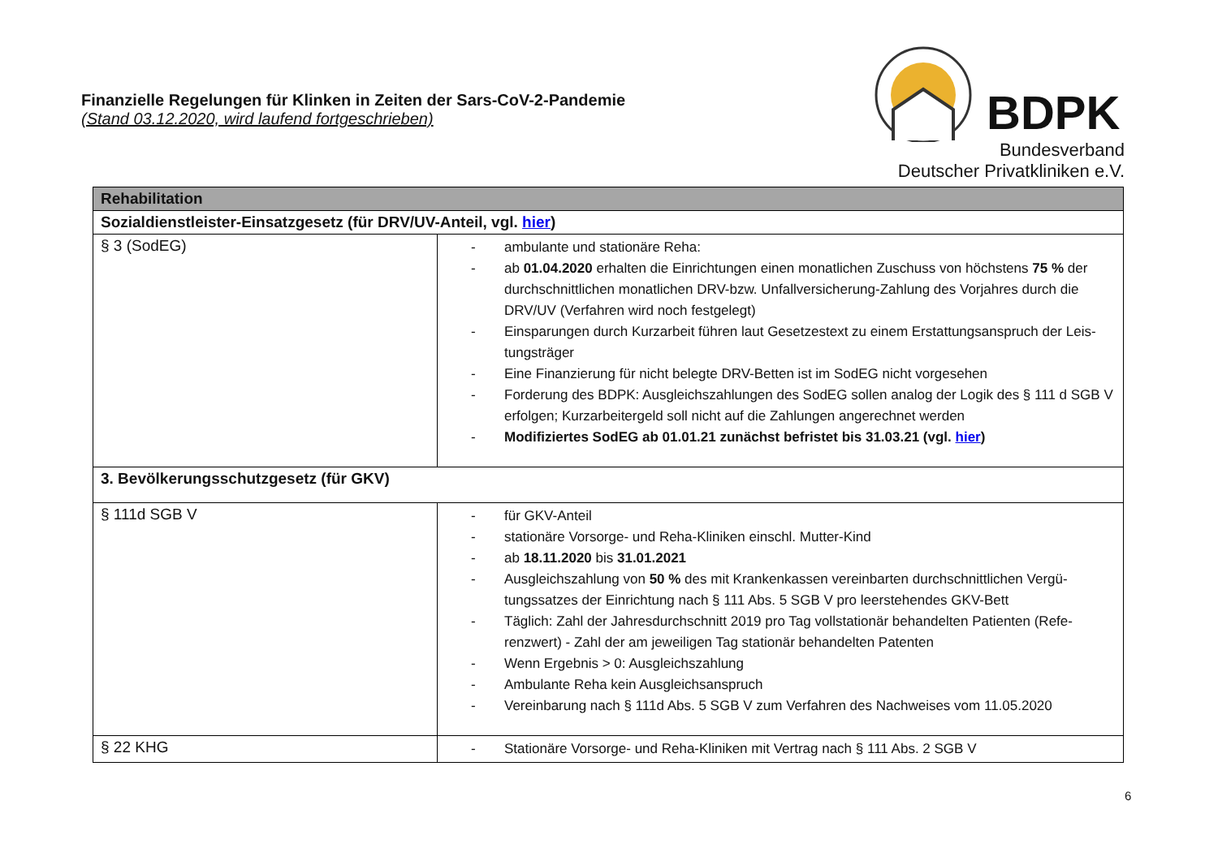Finanzielle Regelungen für Klinken in Zeiten der Sars-CoV-2-Pandemie
(Stand 03.12.2020, wird laufend fortgeschrieben)
BDPK
Bundesverband
Deutscher Privatkliniken e.V.
| Rehabilitation | |
| --- | --- |
| Sozialdienstleister-Einsatzgesetz (für DRV/UV-Anteil, vgl. hier ) | |
| § 3 (SodEG) | - ambulante und stationäre Reha: - ab 01.04.2020 erhalten die Einrichtungen einen monatlichen Zuschuss von höchstens 75 % der durchschnittlichen monatlichen DRV-bzw. Unfallversicherung-Zahlung des Vorjahres durch die DRV/UV (Verfahren wird noch festgelegt) - Einsparungen durch Kurzarbeit führen laut Gesetzestext zu einem Erstattungsanspruch der Leis-tungsträger - Eine Finanzierung für nicht belegte DRV-Betten ist im SodEG nicht vorgesehen - Forderung des BDPK: Ausgleichszahlungen des SodEG sollen analog der Logik des § 111 d SGB V erfolgen; Kurzarbeitergeld soll nicht auf die Zahlungen angerechnet werden - Modifiziertes SodEG ab 01.01.21 zunächst befristet bis 31.03.21 (vgl. hier ) |
| 3. Bevölkerungsschutzgesetz (für GKV) | |
| § 111d SGB V | - für GKV-Anteil - stationäre Vorsorge- und Reha-Kliniken einschl. Mutter-Kind - ab 18.11.2020 bis 31.01.2021 - Ausgleichszahlung von 50 % des mit Krankenkassen vereinbarten durchschnittlichen Vergü-tungssatzes der Einrichtung nach § 111 Abs. 5 SGB V pro leerstehendes GKV-Bett - Täglich: Zahl der Jahresdurchschnitt 2019 pro Tag vollstationär behandelten Patienten (Refe-renzwert) - Zahl der am jeweiligen Tag stationär behandelten Patenten - Wenn Ergebnis > 0: Ausgleichszahlung - Ambulante Reha kein Ausgleichsanspruch - Vereinbarung nach § 111d Abs. 5 SGB V zum Verfahren des Nachweises vom 11.05.2020 |
| § 22 KHG | - Stationäre Vorsorge- und Reha-Kliniken mit Vertrag nach § 111 Abs. 2 SGB V |
6